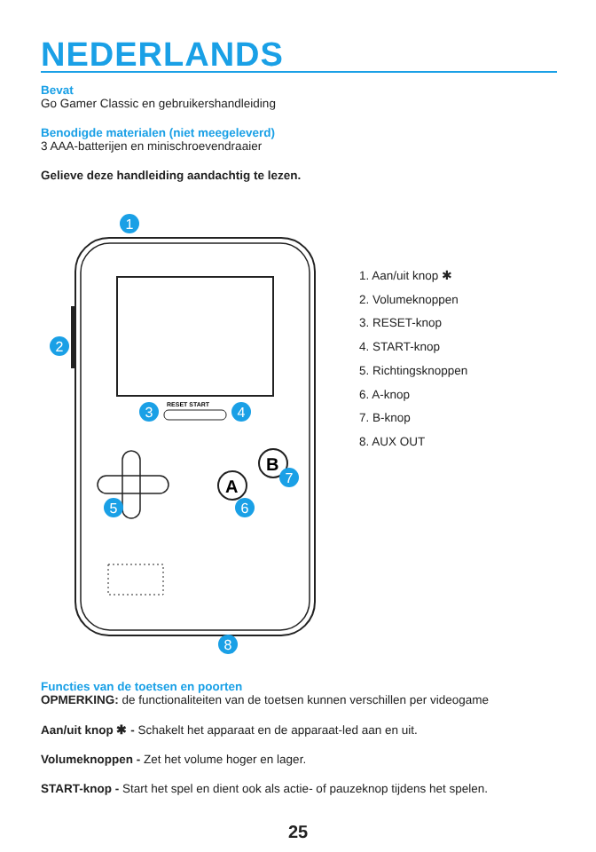NEDERLANDS
Bevat
Go Gamer Classic en gebruikershandleiding
Benodigde materialen (niet meegeleverd)
3 AAA-batterijen en minischroevendraaier
Gelieve deze handleiding aandachtig te lezen.
RESET START
A
B
1
2
3
4
5
6
7
8
1. Aan/uit knop ✱
2. Volumeknoppen
3. RESET-knop
4. START-knop
5. Richtingsknoppen
6. A-knop
7. B-knop
8. AUX OUT
Functies van de toetsen en poorten
OPMERKING: de functionaliteiten van de toetsen kunnen verschillen per videogame
Aan/uit knop ✱ - Schakelt het apparaat en de apparaat-led aan en uit.
Volumeknoppen - Zet het volume hoger en lager.
START-knop - Start het spel en dient ook als actie- of pauzeknop tijdens het spelen.
25